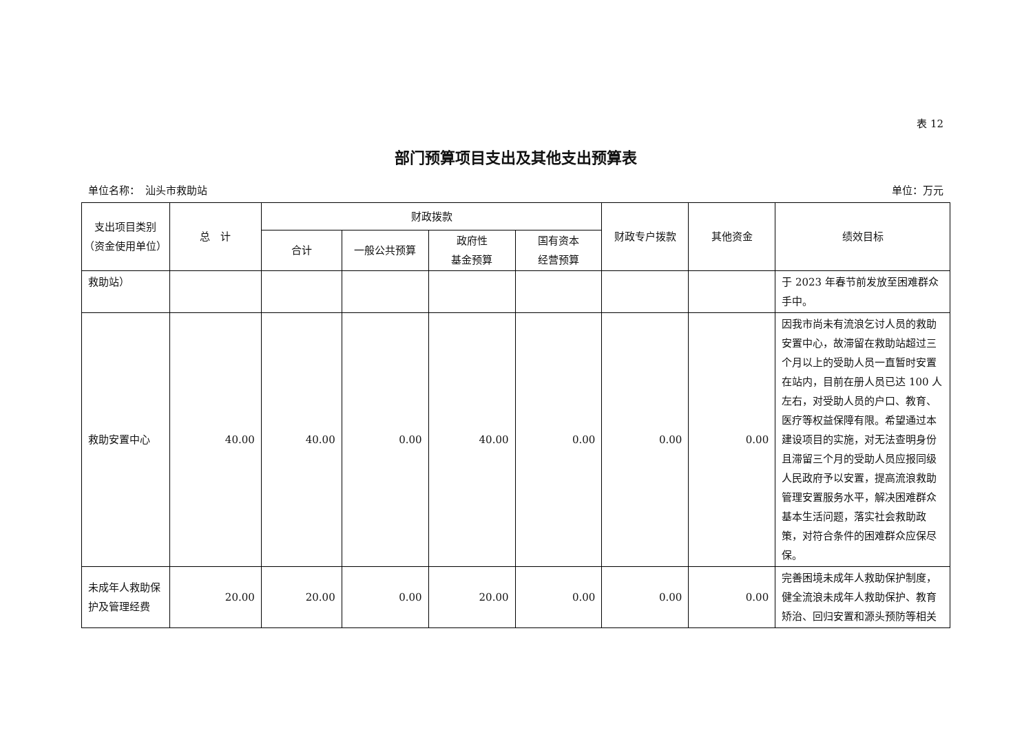表 12
部门预算项目支出及其他支出预算表
单位名称：　汕头市救助站 单位：万元
| 支出项目类别 （资金使用单位） | 总 计 | 财政拨款 | | | | 财政专户拨款 | 其他资金 | 绩效目标 |
| --- | --- | --- | --- | --- | --- | --- | --- | --- |
| | | 合计 | 一般公共预算 | 政府性 基金预算 | 国有资本 经营预算 | | | |
| 救助站） | | | | | | | | 于 2023 年春节前发放至困难群众手中。 |
| 救助安置中心 | 40.00 | 40.00 | 0.00 | 40.00 | 0.00 | 0.00 | 0.00 | 因我市尚未有流浪乞讨人员的救助安置中心，故滞留在救助站超过三个月以上的受助人员一直暂时安置在站内，目前在册人员已达 100 人左右，对受助人员的户口、教育、医疗等权益保障有限。希望通过本建设项目的实施，对无法查明身份且滞留三个月的受助人员应报同级人民政府予以安置，提高流浪救助管理安置服务水平，解决困难群众基本生活问题，落实社会救助政策，对符合条件的困难群众应保尽保。 |
| 未成年人救助保护及管理经费 | 20.00 | 20.00 | 0.00 | 20.00 | 0.00 | 0.00 | 0.00 | 完善困境未成年人救助保护制度，健全流浪未成年人救助保护、教育矫治、回归安置和源头预防等相关 |